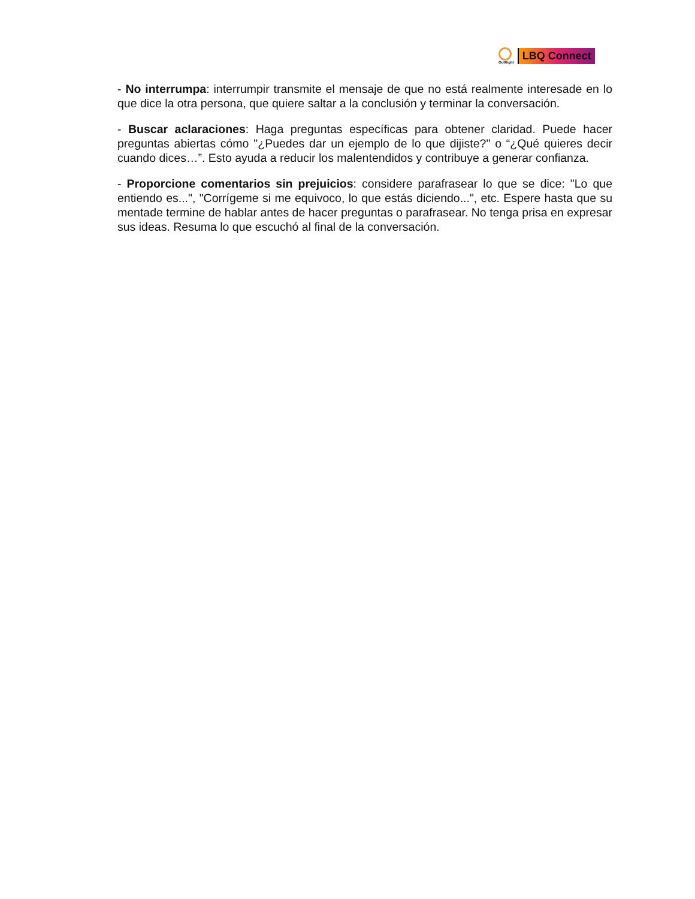OutRight
LBQ Connect
- No interrumpa: interrumpir transmite el mensaje de que no está realmente interesade en lo que dice la otra persona, que quiere saltar a la conclusión y terminar la conversación.
- Buscar aclaraciones: Haga preguntas específicas para obtener claridad. Puede hacer preguntas abiertas cómo "¿Puedes dar un ejemplo de lo que dijiste?" o “¿Qué quieres decir cuando dices…”. Esto ayuda a reducir los malentendidos y contribuye a generar confianza.
- Proporcione comentarios sin prejuicios: considere parafrasear lo que se dice: "Lo que entiendo es...", "Corrígeme si me equivoco, lo que estás diciendo...", etc. Espere hasta que su mentade termine de hablar antes de hacer preguntas o parafrasear. No tenga prisa en expresar sus ideas. Resuma lo que escuchó al final de la conversación.